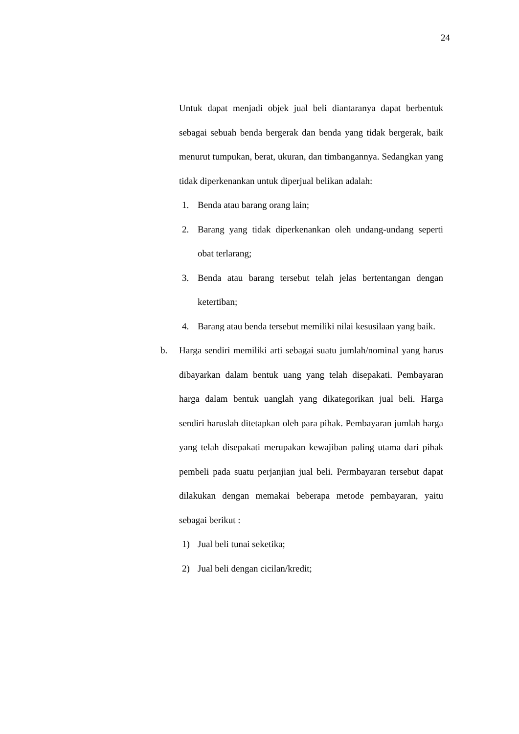24
Untuk dapat menjadi objek jual beli diantaranya dapat berbentuk sebagai sebuah benda bergerak dan benda yang tidak bergerak, baik menurut tumpukan, berat, ukuran, dan timbangannya. Sedangkan yang tidak diperkenankan untuk diperjual belikan adalah:
1. Benda atau barang orang lain;
2. Barang yang tidak diperkenankan oleh undang-undang seperti obat terlarang;
3. Benda atau barang tersebut telah jelas bertentangan dengan ketertiban;
4. Barang atau benda tersebut memiliki nilai kesusilaan yang baik.
b. Harga sendiri memiliki arti sebagai suatu jumlah/nominal yang harus dibayarkan dalam bentuk uang yang telah disepakati. Pembayaran harga dalam bentuk uanglah yang dikategorikan jual beli. Harga sendiri haruslah ditetapkan oleh para pihak. Pembayaran jumlah harga yang telah disepakati merupakan kewajiban paling utama dari pihak pembeli pada suatu perjanjian jual beli. Permbayaran tersebut dapat dilakukan dengan memakai beberapa metode pembayaran, yaitu sebagai berikut :
1) Jual beli tunai seketika;
2) Jual beli dengan cicilan/kredit;